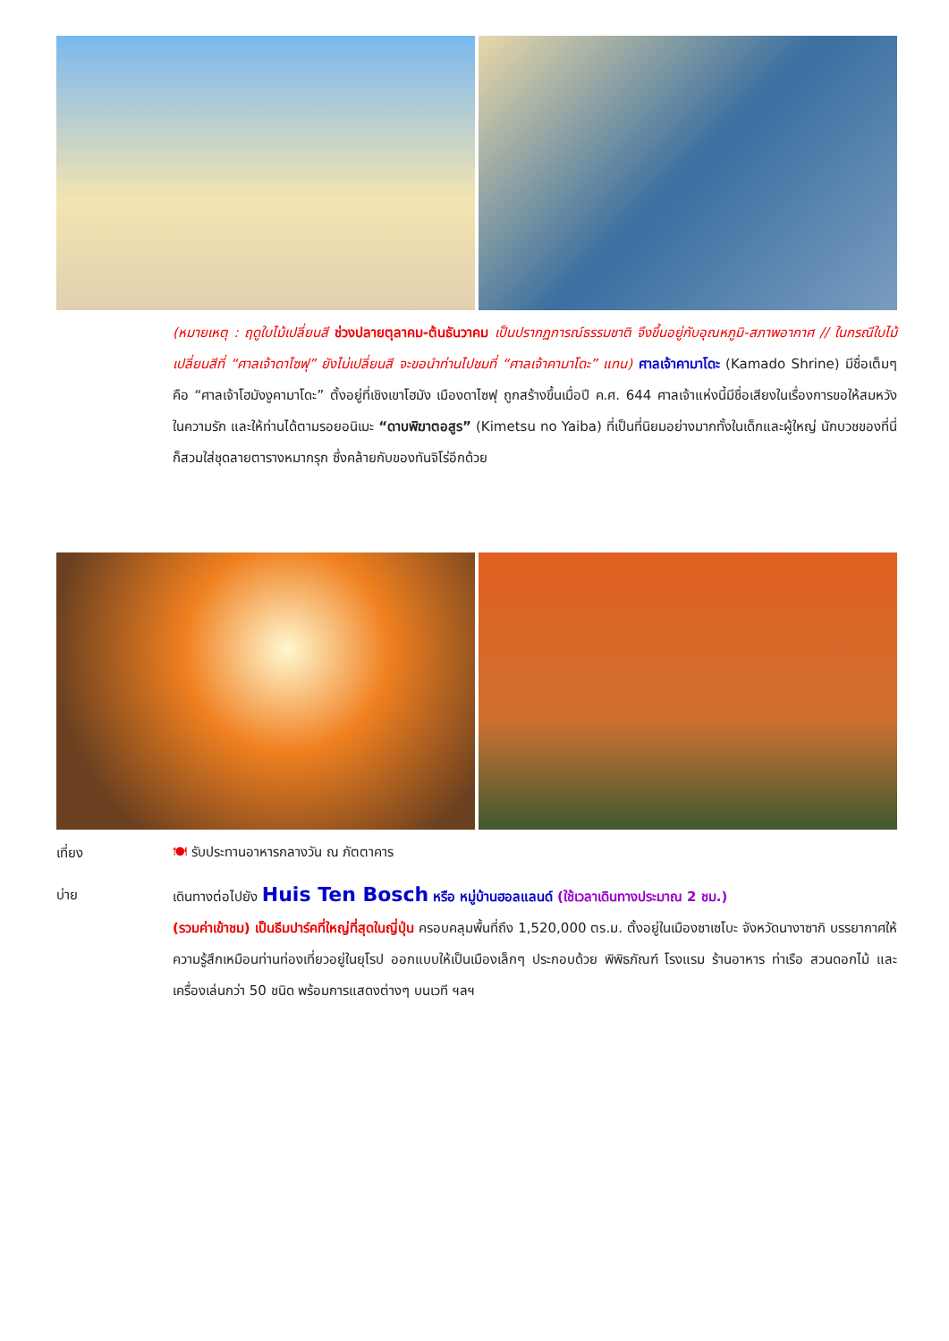(หมายเหตุ : ฤดูใบไม้เปลี่ยนสี ช่วงปลายตุลาคม-ต้นธันวาคม เป็นปรากฏการณ์ธรรมชาติ จึงขึ้นอยู่กับอุณหภูมิ-สภาพอากาศ // ในกรณีใบไม้เปลี่ยนสีที่ “ศาลเจ้าดาไซฟุ” ยังไม่เปลี่ยนสี จะขอนำท่านไปชมที่ “ศาลเจ้าคามาโดะ” แทน) ศาลเจ้าคามาโดะ (Kamado Shrine) มีชื่อเต็มๆ คือ “ศาลเจ้าโฮมังงูคามาโดะ” ตั้งอยู่ที่เชิงเขาโฮมัง เมืองดาไซฟุ ถูกสร้างขึ้นเมื่อปี ค.ศ. 644 ศาลเจ้าแห่งนี้มีชื่อเสียงในเรื่องการขอให้สมหวังในความรัก และให้ท่านได้ตามรอยอนิเมะ “ดาบพิฆาตอสูร” (Kimetsu no Yaiba) ที่เป็นที่นิยมอย่างมากทั้งในเด็กและผู้ใหญ่ นักบวชของที่นี่ ก็สวมใส่ชุดลายตารางหมากรุก ซึ่งคล้ายกับของทันจิโร่อีกด้วย
เที่ยง 🍽 รับประทานอาหารกลางวัน ณ ภัตตาคาร
บ่าย
เดินทางต่อไปยัง Huis Ten Bosch หรือ หมู่บ้านฮอลแลนด์ (ใช้เวลาเดินทางประมาณ 2 ชม.)
(รวมค่าเข้าชม) เป็นธีมปาร์คที่ใหญ่ที่สุดในญี่ปุ่น ครอบคลุมพื้นที่ถึง 1,520,000 ตร.ม. ตั้งอยู่ในเมืองซาเซโบะ จังหวัดนางาซากิ บรรยากาศให้ความรู้สึกเหมือนท่านท่องเที่ยวอยู่ในยุโรป ออกแบบให้เป็นเมืองเล็กๆ ประกอบด้วย พิพิธภัณฑ์ โรงแรม ร้านอาหาร ท่าเรือ สวนดอกไม้ และเครื่องเล่นกว่า 50 ชนิด พร้อมการแสดงต่างๆ บนเวที ฯลฯ